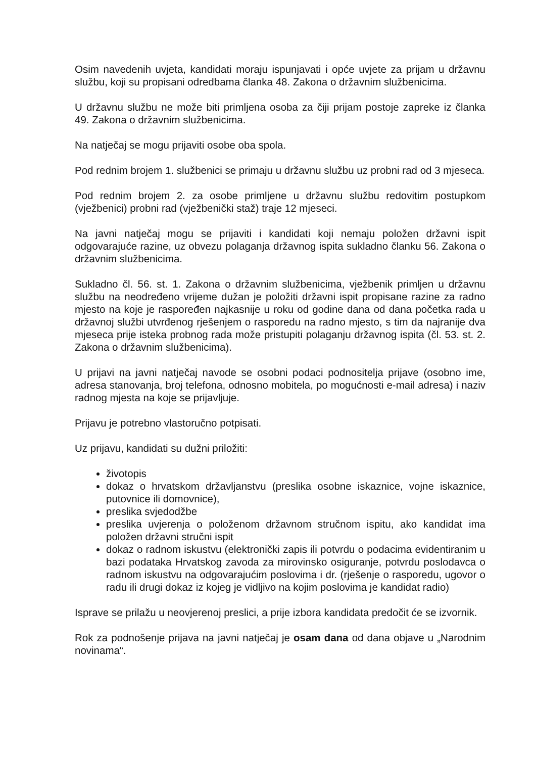Osim navedenih uvjeta, kandidati moraju ispunjavati i opće uvjete za prijam u državnu službu, koji su propisani odredbama članka 48. Zakona o državnim službenicima.
U državnu službu ne može biti primljena osoba za čiji prijam postoje zapreke iz članka 49. Zakona o državnim službenicima.
Na natječaj se mogu prijaviti osobe oba spola.
Pod rednim brojem 1. službenici se primaju u državnu službu uz probni rad od 3 mjeseca.
Pod rednim brojem 2. za osobe primljene u državnu službu redovitim postupkom (vježbenici) probni rad (vježbenički staž) traje 12 mjeseci.
Na javni natječaj mogu se prijaviti i kandidati koji nemaju položen državni ispit odgovarajuće razine, uz obvezu polaganja državnog ispita sukladno članku 56. Zakona o državnim službenicima.
Sukladno čl. 56. st. 1. Zakona o državnim službenicima, vježbenik primljen u državnu službu na neodređeno vrijeme dužan je položiti državni ispit propisane razine za radno mjesto na koje je raspoređen najkasnije u roku od godine dana od dana početka rada u državnoj službi utvrđenog rješenjem o rasporedu na radno mjesto, s tim da najranije dva mjeseca prije isteka probnog rada može pristupiti polaganju državnog ispita (čl. 53. st. 2. Zakona o državnim službenicima).
U prijavi na javni natječaj navode se osobni podaci podnositelja prijave (osobno ime, adresa stanovanja, broj telefona, odnosno mobitela, po mogućnosti e-mail adresa) i naziv radnog mjesta na koje se prijavljuje.
Prijavu je potrebno vlastoručno potpisati.
Uz prijavu, kandidati su dužni priložiti:
životopis
dokaz o hrvatskom državljanstvu (preslika osobne iskaznice, vojne iskaznice, putovnice ili domovnice),
preslika svjedodžbe
preslika uvjerenja o položenom državnom stručnom ispitu, ako kandidat ima položen državni stručni ispit
dokaz o radnom iskustvu (elektronički zapis ili potvrdu o podacima evidentiranim u bazi podataka Hrvatskog zavoda za mirovinsko osiguranje, potvrdu poslodavca o radnom iskustvu na odgovarajućim poslovima i dr. (rješenje o rasporedu, ugovor o radu ili drugi dokaz iz kojeg je vidljivo na kojim poslovima je kandidat radio)
Isprave se prilažu u neovjerenoj preslici, a prije izbora kandidata predočit će se izvornik.
Rok za podnošenje prijava na javni natječaj je osam dana od dana objave u „Narodnim novinama“.